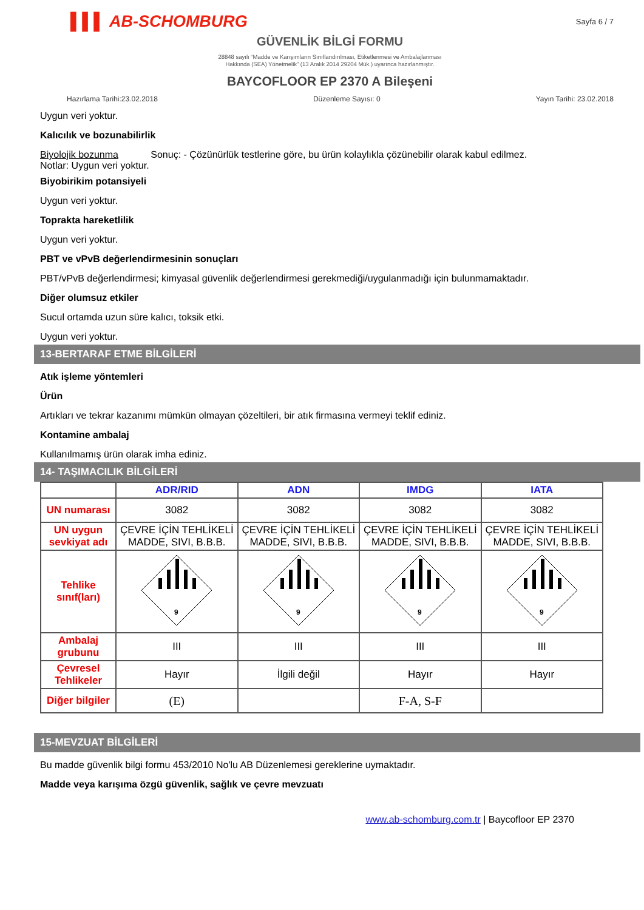▌▌▌ AB-SCHOMBURG Sayfa 6 / 7
GÜVENLİK BİLGİ FORMU
28848 sayılı “Madde ve Karışımların Sınıflandırılması, Etiketlenmesi ve Ambalajlanması
Hakkında (SEA) Yönetmelik” (13 Aralık 2014 29204 Mük.) uyarınca hazırlanmıştır.
BAYCOFLOOR EP 2370 A Bileşeni
Hazırlama Tarihi:23.02.2018 Düzenleme Sayısı: 0 Yayın Tarihi: 23.02.2018
Uygun veri yoktur.
Kalıcılık ve bozunabilirlik
Biyolojik bozunma Sonuç: - Çözünürlük testlerine göre, bu ürün kolaylıkla çözünebilir olarak kabul edilmez.
Notlar: Uygun veri yoktur.
Biyobirikim potansiyeli
Uygun veri yoktur.
Toprakta hareketlilik
Uygun veri yoktur.
PBT ve vPvB değerlendirmesinin sonuçları
PBT/vPvB değerlendirmesi; kimyasal güvenlik değerlendirmesi gerekmediği/uygulanmadığı için bulunmamaktadır.
Diğer olumsuz etkiler
Sucul ortamda uzun süre kalıcı, toksik etki.
Uygun veri yoktur.
13-BERTARAF ETME BİLGİLERİ
Atık işleme yöntemleri
Ürün
Artıkları ve tekrar kazanımı mümkün olmayan çözeltileri, bir atık firmasına vermeyi teklif ediniz.
Kontamine ambalaj
Kullanılmamış ürün olarak imha ediniz.
14- TAŞIMACILIK BİLGİLERİ
| | ADR/RID | ADN | IMDG | IATA |
| --- | --- | --- | --- | --- |
| UN numarası | 3082 | 3082 | 3082 | 3082 |
| UN uygun sevkiyat adı | ÇEVRE İÇİN TEHLİKELİ MADDE, SIVI, B.B.B. | ÇEVRE İÇİN TEHLİKELİ MADDE, SIVI, B.B.B. | ÇEVRE İÇİN TEHLİKELİ MADDE, SIVI, B.B.B. | ÇEVRE İÇİN TEHLİKELİ MADDE, SIVI, B.B.B. |
| Tehlike sınıf(ları) | 9 | 9 | 9 | 9 |
| Ambalaj grubunu | III | III | III | III |
| Çevresel Tehlikeler | Hayır | İlgili değil | Hayır | Hayır |
| Diğer bilgiler | (E) | | F-A, S-F | |
15-MEVZUAT BİLGİLERİ
Bu madde güvenlik bilgi formu 453/2010 No'lu AB Düzenlemesi gereklerine uymaktadır.
Madde veya karışıma özgü güvenlik, sağlık ve çevre mevzuatı
www.ab-schomburg.com.tr | Baycofloor EP 2370